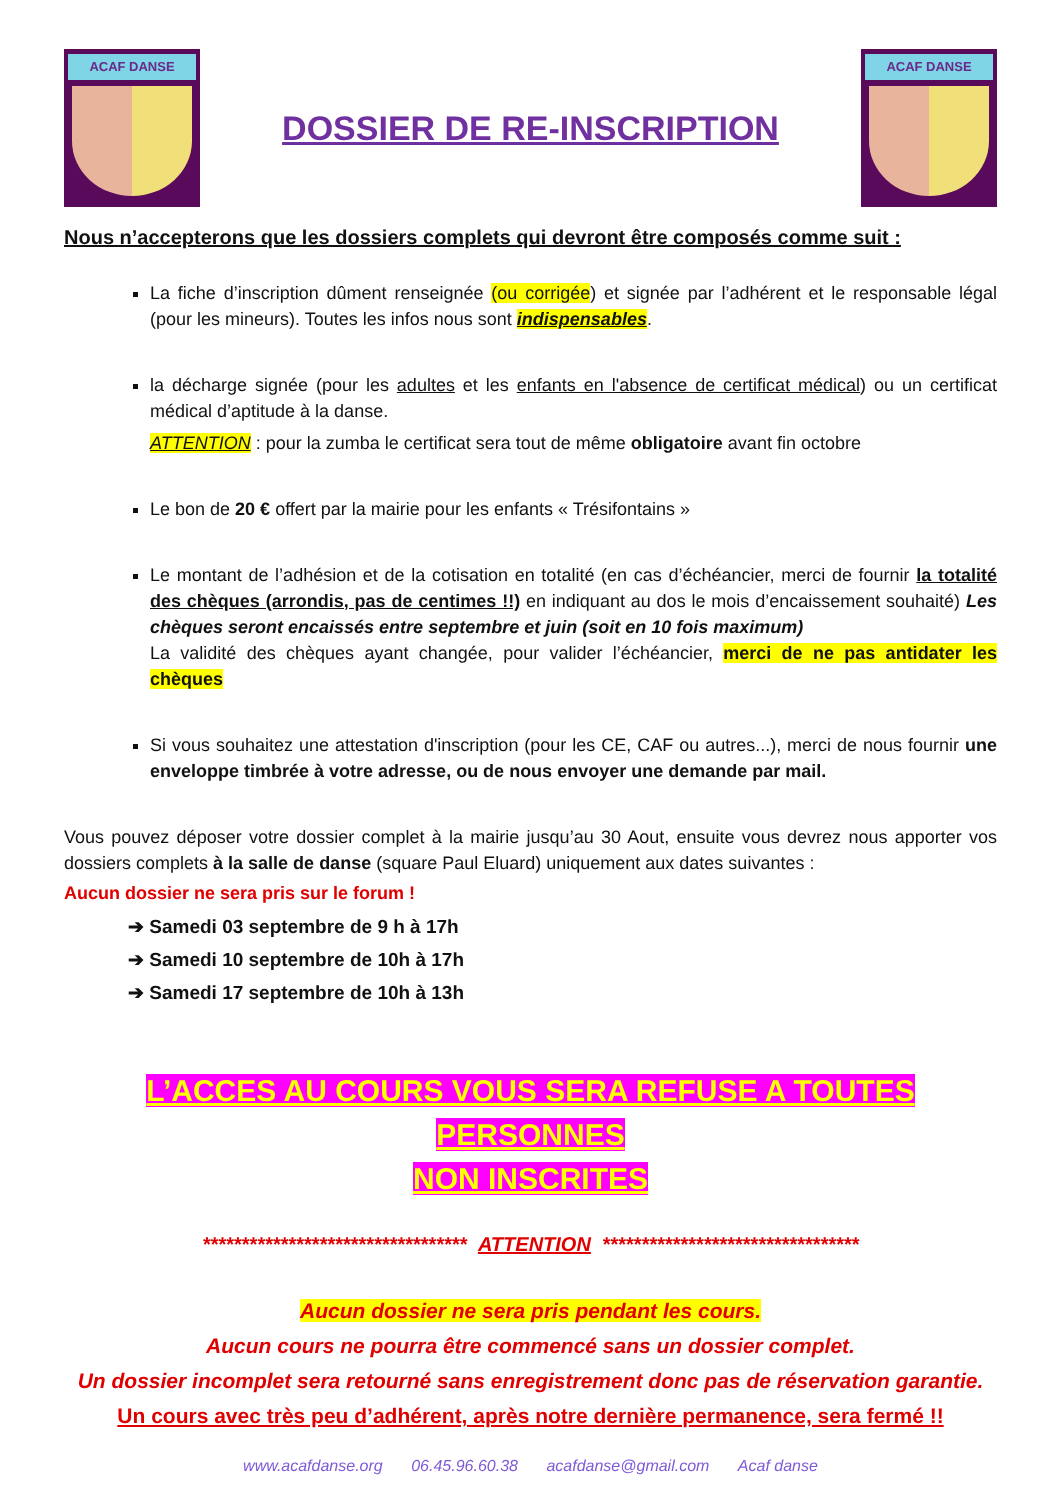ACAF DANSE
DOSSIER DE RE-INSCRIPTION
ACAF DANSE
Nous n’accepterons que les dossiers complets qui devront être composés comme suit :
La fiche d’inscription dûment renseignée (ou corrigée) et signée par l’adhérent et le responsable légal (pour les mineurs). Toutes les infos nous sont indispensables.
la décharge signée (pour les adultes et les enfants en l'absence de certificat médical) ou un certificat médical d’aptitude à la danse.
ATTENTION : pour la zumba le certificat sera tout de même obligatoire avant fin octobre
Le bon de 20 € offert par la mairie pour les enfants « Trésifontains »
Le montant de l’adhésion et de la cotisation en totalité (en cas d’échéancier, merci de fournir la totalité des chèques (arrondis, pas de centimes !!) en indiquant au dos le mois d’encaissement souhaité) Les chèques seront encaissés entre septembre et juin (soit en 10 fois maximum)
La validité des chèques ayant changée, pour valider l’échéancier, merci de ne pas antidater les chèques
Si vous souhaitez une attestation d'inscription (pour les CE, CAF ou autres...), merci de nous fournir une enveloppe timbrée à votre adresse, ou de nous envoyer une demande par mail.
Vous pouvez déposer votre dossier complet à la mairie jusqu’au 30 Aout, ensuite vous devrez nous apporter vos dossiers complets à la salle de danse (square Paul Eluard) uniquement aux dates suivantes :
Aucun dossier ne sera pris sur le forum !
➔ Samedi 03 septembre de 9 h à 17h
➔ Samedi 10 septembre de 10h à 17h
➔ Samedi 17 septembre de 10h à 13h
L’ACCES AU COURS VOUS SERA REFUSE A TOUTES PERSONNES
NON INSCRITES
********************************** ATTENTION *********************************
Aucun dossier ne sera pris pendant les cours.
Aucun cours ne pourra être commencé sans un dossier complet.
Un dossier incomplet sera retourné sans enregistrement donc pas de réservation garantie.
Un cours avec très peu d’adhérent, après notre dernière permanence, sera fermé !!
www.acafdanse.org 06.45.96.60.38 acafdanse@gmail.com Acaf danse